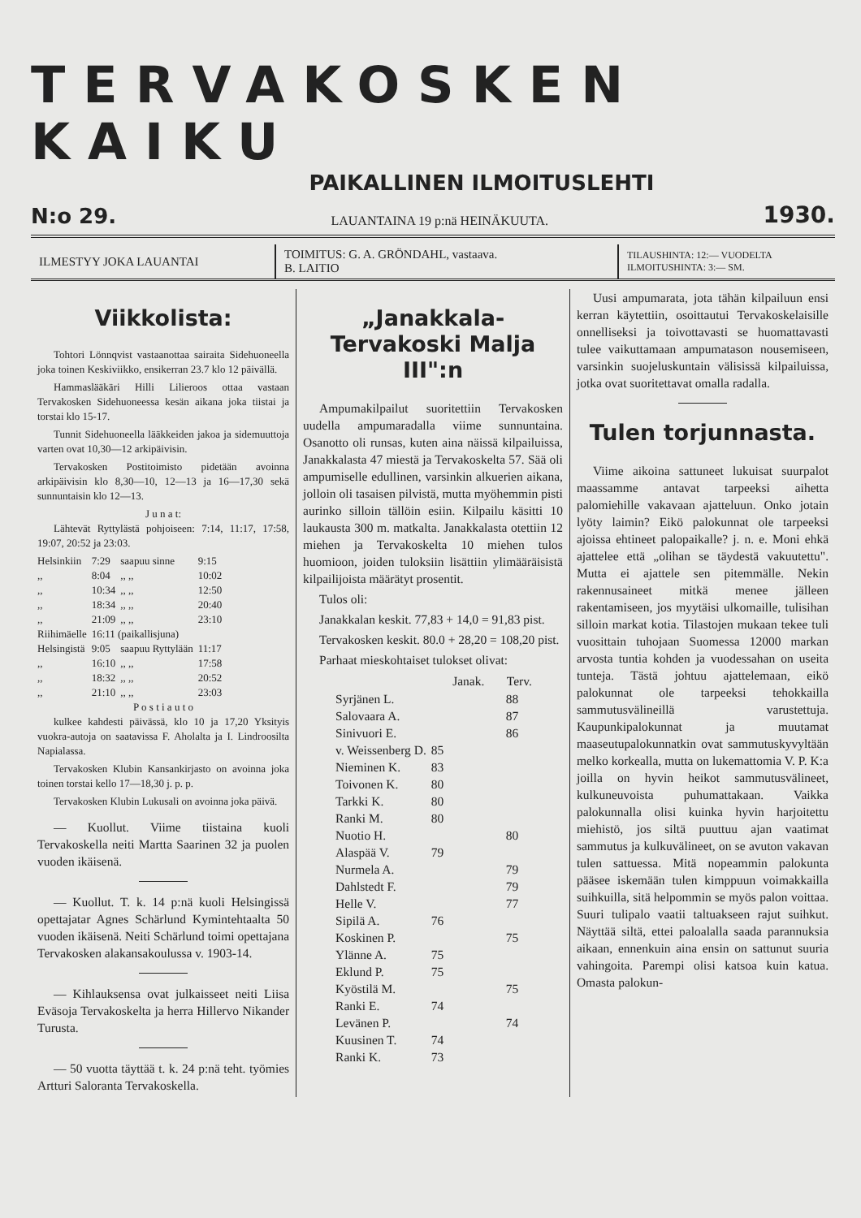TERVAKOSKEN KAIKU
PAIKALLINEN ILMOITUSLEHTI
N:o 29. LAUANTAINA 19 p:nä HEINÄKUUTA. 1930.
ILMESTYY JOKA LAUANTAI
TOIMITUS: G. A. GRÖNDAHL, vastaava.
B. LAITIO
TILAUSHINTA: 12:— VUODELTA
ILMOITUSHINTA: 3:— SM.
Viikkolista:
Tohtori Lönnqvist vastaanottaa sairaita Sidehuoneella joka toinen Keskiviikko, ensikerran 23.7 klo 12 päivällä.
Hammaslääkäri Hilli Lilieroos ottaa vastaan Tervakosken Sidehuoneessa kesän aikana joka tiistai ja torstai klo 15-17.
Tunnit Sidehuoneella lääkkeiden jakoa ja sidemuuttoja varten ovat 10,30—12 arkipäivisin.
Tervakosken Postitoimisto pidetään avoinna arkipäivisin klo 8,30—10, 12—13 ja 16—17,30 sekä sunnuntaisin klo 12—13.
J u n a t:
Lähtevät Ryttylästä pohjoiseen: 7:14, 11:17, 17:58, 19:07, 20:52 ja 23:03.
| Helsinkiin | 7:29 | saapuu sinne | 9:15 |
| ,, | 8:04 | ,, ,, | 10:02 |
| ,, | 10:34 | ,, ,, | 12:50 |
| ,, | 18:34 | ,, ,, | 20:40 |
| ,, | 21:09 | ,, ,, | 23:10 |
| Riihimäelle | 16:11 (paikallisjuna) | | |
| Helsingistä | 9:05 | saapuu Ryttylään | 11:17 |
| ,, | 16:10 | ,, ,, | 17:58 |
| ,, | 18:32 | ,, ,, | 20:52 |
| ,, | 21:10 | ,, ,, | 23:03 |
P o s t i a u t o
kulkee kahdesti päivässä, klo 10 ja 17,20 Yksityis vuokra-autoja on saatavissa F. Aholalta ja I. Lindroosilta Napialassa.
Tervakosken Klubin Kansankirjasto on avoinna joka toinen torstai kello 17—18,30 j. p. p.
Tervakosken Klubin Lukusali on avoinna joka päivä.
— Kuollut. Viime tiistaina kuoli Tervakoskella neiti Martta Saarinen 32 ja puolen vuoden ikäisenä.
— Kuollut. T. k. 14 p:nä kuoli Helsingissä opettajatar Agnes Schärlund Kymintehtaalta 50 vuoden ikäisenä. Neiti Schärlund toimi opettajana Tervakosken alakansakoulussa v. 1903-14.
— Kihlauksensa ovat julkaisseet neiti Liisa Eväsoja Tervakoskelta ja herra Hillervo Nikander Turusta.
— 50 vuotta täyttää t. k. 24 p:nä teht. työmies Artturi Saloranta Tervakoskella.
„Janakkala-Tervakoski Malja III":n
Ampumakilpailut suoritettiin Tervakosken uudella ampumaradalla viime sunnuntaina. Osanotto oli runsas, kuten aina näissä kilpailuissa, Janakkalasta 47 miestä ja Tervakoskelta 57. Sää oli ampumiselle edullinen, varsinkin alkuerien aikana, jolloin oli tasaisen pilvistä, mutta myöhemmin pisti aurinko silloin tällöin esiin. Kilpailu käsitti 10 laukausta 300 m. matkalta. Janakkalasta otettiin 12 miehen ja Tervakoskelta 10 miehen tulos huomioon, joiden tuloksiin lisättiin ylimääräisistä kilpailijoista määrätyt prosentit.
Tulos oli:
Janakkalan keskit. 77,83 + 14,0 = 91,83 pist.
Tervakosken keskit. 80.0 + 28,20 = 108,20 pist.
Parhaat mieskohtaiset tulokset olivat:
| | Janak. | Terv. |
| --- | --- | --- |
| Syrjänen L. | | 88 |
| Salovaara A. | | 87 |
| Sinivuori E. | | 86 |
| v. Weissenberg D. | 85 | |
| Nieminen K. | 83 | |
| Toivonen K. | 80 | |
| Tarkki K. | 80 | |
| Ranki M. | 80 | |
| Nuotio H. | | 80 |
| Alaspää V. | 79 | |
| Nurmela A. | | 79 |
| Dahlstedt F. | | 79 |
| Helle V. | | 77 |
| Sipilä A. | 76 | |
| Koskinen P. | | 75 |
| Ylänne A. | 75 | |
| Eklund P. | 75 | |
| Kyöstilä M. | | 75 |
| Ranki E. | 74 | |
| Levänen P. | | 74 |
| Kuusinen T. | 74 | |
| Ranki K. | 73 | |
Uusi ampumarata, jota tähän kilpailuun ensi kerran käytettiin, osoittautui Tervakoskelaisille onnelliseksi ja toivottavasti se huomattavasti tulee vaikuttamaan ampumatason nousemiseen, varsinkin suojeluskuntain välisissä kilpailuissa, jotka ovat suoritettavat omalla radalla.
Tulen torjunnasta.
Viime aikoina sattuneet lukuisat suurpalot maassamme antavat tarpeeksi aihetta palomiehille vakavaan ajatteluun. Onko jotain lyöty laimin? Eikö palokunnat ole tarpeeksi ajoissa ehtineet palopaikalle? j. n. e. Moni ehkä ajattelee että „olihan se täydestä vakuutettu". Mutta ei ajattele sen pitemmälle. Nekin rakennusaineet mitkä menee jälleen rakentamiseen, jos myytäisi ulkomaille, tulisihan silloin markat kotia. Tilastojen mukaan tekee tuli vuosittain tuhojaan Suomessa 12000 markan arvosta tuntia kohden ja vuodessahan on useita tunteja. Tästä johtuu ajattelemaan, eikö palokunnat ole tarpeeksi tehokkailla sammutusvälineillä varustettuja. Kaupunkipalokunnat ja muutamat maaseutupalokunnatkin ovat sammutuskyvyltään melko korkealla, mutta on lukemattomia V. P. K:a joilla on hyvin heikot sammutusvälineet, kulkuneuvoista puhumattakaan. Vaikka palokunnalla olisi kuinka hyvin harjoitettu miehistö, jos siltä puuttuu ajan vaatimat sammutus ja kulkuvälineet, on se avuton vakavan tulen sattuessa. Mitä nopeammin palokunta pääsee iskemään tulen kimppuun voimakkailla suihkuilla, sitä helpommin se myös palon voittaa. Suuri tulipalo vaatii taltuakseen rajut suihkut. Näyttää siltä, ettei paloalalla saada parannuksia aikaan, ennenkuin aina ensin on sattunut suuria vahingoita. Parempi olisi katsoa kuin katua. Omasta palokun-